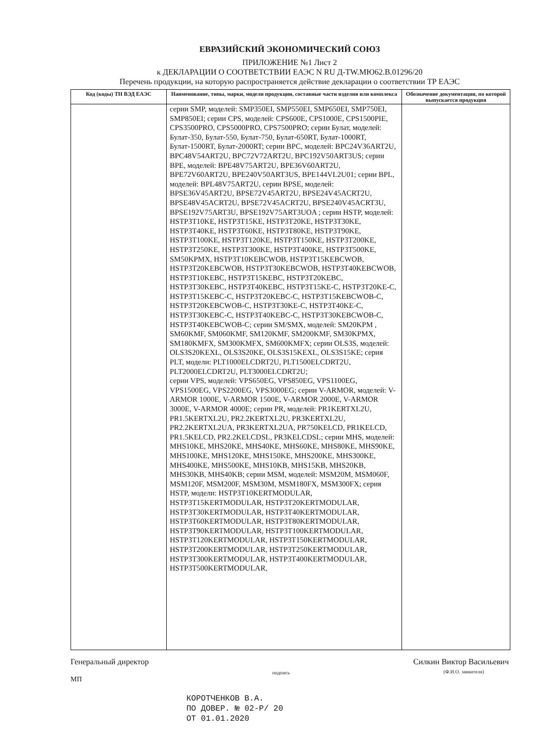ЕВРАЗИЙСКИЙ ЭКОНОМИЧЕСКИЙ СОЮЗ
ПРИЛОЖЕНИЕ №1 Лист 2
к ДЕКЛАРАЦИИ О СООТВЕТСТВИИ ЕАЭС N RU Д-TW.МЮ62.В.01296/20
Перечень продукции, на которую распространяется действие декларации о соответствии ТР ЕАЭС
| Код (коды) ТН ВЭД ЕАЭС | Наименование, типы, марки, модели продукции, составные части изделия или комплекса | Обозначение документации, по которой выпускается продукция |
| --- | --- | --- |
| | серии SMP, моделей: SMP350EI, SMP550EI, SMP650EI, SMP750EI, SMP850EI; серии CPS, моделей: CPS600E, CPS1000E, CPS1500PIE, CPS3500PRO, CPS5000PRO, CPS7500PRO; серии Булат, моделей: Булат-350, Булат-550, Булат-750, Булат-650RT, Булат-1000RT, Булат-1500RT, Булат-2000RT; серии BPC, моделей: BPC24V36ART2U, BPC48V54ART2U, BPC72V72ART2U, BPC192V50ART3US; серии BPE, моделей: BPE48V75ART2U, BPE36V60ART2U, BPE72V60ART2U, BPE240V50ART3US, BPE144VL2U01; серии BPL, моделей: BPL48V75ART2U, серии BPSE, моделей: BPSE36V45ART2U, BPSE72V45ART2U, BPSE24V45ACRT2U, BPSE48V45ACRT2U, BPSE72V45ACRT2U, BPSE240V45ACRT3U, BPSE192V75ART3U, BPSE192V75ART3UOA ; серии HSTP, моделей: HSTP3T10KE, HSTP3T15KE, HSTP3T20KE, HSTP3T30KE, HSTP3T40KE, HSTP3T60KE, HSTP3T80KE, HSTP3T90KE, HSTP3T100KE, HSTP3T120KE, HSTP3T150KE, HSTP3T200KE, HSTP3T250KE, HSTP3T300KE, HSTP3T400KE, HSTP3T500KE, SM50KPMX, HSTP3T10KEBCWOB, HSTP3T15KEBCWOB, HSTP3T20KEBCWOB, HSTP3T30KEBCWOB, HSTP3T40KEBCWOB, HSTP3T10KEBC, HSTP3T15KEBC, HSTP3T20KEBC, HSTP3T30KEBC, HSTP3T40KEBC, HSTP3T15KE-C, HSTP3T20KE-C, HSTP3T15KEBC-C, HSTP3T20KEBC-C, HSTP3T15KEBCWOB-C, HSTP3T20KEBCWOB-C, HSTP3T30KE-C, HSTP3T40KE-C, HSTP3T30KEBC-C, HSTP3T40KEBC-C, HSTP3T30KEBCWOB-C, HSTP3T40KEBCWOB-C; серии SM/SMX, моделей: SM20KPM , SM60KMF, SM060KMF, SM120KMF, SM200KMF, SM30KPMX, SM180KMFX, SM300KMFX, SM600KMFX; серии OLS3S, моделей: OLS3S20KEXL, OLS3S20KE, OLS3S15KEXL, OLS3S15KE; серия PLT, модели: PLT1000ELCDRT2U, PLT1500ELCDRT2U, PLT2000ELCDRT2U, PLT3000ELCDRT2U; серии VPS, моделей: VPS650EG, VPS850EG, VPS1100EG, VPS1500EG, VPS2200EG, VPS3000EG; серии V-ARMOR, моделей: V-ARMOR 1000E, V-ARMOR 1500E, V-ARMOR 2000E, V-ARMOR 3000E, V-ARMOR 4000E; серии PR, моделей: PR1KERTXL2U, PR1.5KERTXL2U, PR2.2KERTXL2U, PR3KERTXL2U, PR2.2KERTXL2UA, PR3KERTXL2UA, PR750KELCD, PR1KELCD, PR1.5KELCD, PR2.2KELCDSL, PR3KELCDSL; серии MHS, моделей: MHS10KE, MHS20KE, MHS40KE, MHS60KE, MHS80KE, MHS90KE, MHS100KE, MHS120KE, MHS150KE, MHS200KE, MHS300KE, MHS400KE, MHS500KE, MHS10KB, MHS15KB, MHS20KB, MHS30KB, MHS40KB; серии MSM, моделей: MSM20M, MSM060F, MSM120F, MSM200F, MSM30M, MSM180FX, MSM300FX; серия HSTP, модели: HSTP3T10KERTMODULAR, HSTP3T15KERTMODULAR, HSTP3T20KERTMODULAR, HSTP3T30KERTMODULAR, HSTP3T40KERTMODULAR, HSTP3T60KERTMODULAR, HSTP3T80KERTMODULAR, HSTP3T90KERTMODULAR, HSTP3T100KERTMODULAR, HSTP3T120KERTMODULAR, HSTP3T150KERTMODULAR, HSTP3T200KERTMODULAR, HSTP3T250KERTMODULAR, HSTP3T300KERTMODULAR, HSTP3T400KERTMODULAR, HSTP3T500KERTMODULAR, | |
Генеральный директор подпись Силкин Виктор Васильевич
(Ф.И.О. заявителя)
МП
КОРОТЧЕНКОВ В.А.
ПО ДОВЕР. № 02-Р/ 20
ОТ 01.01.2020